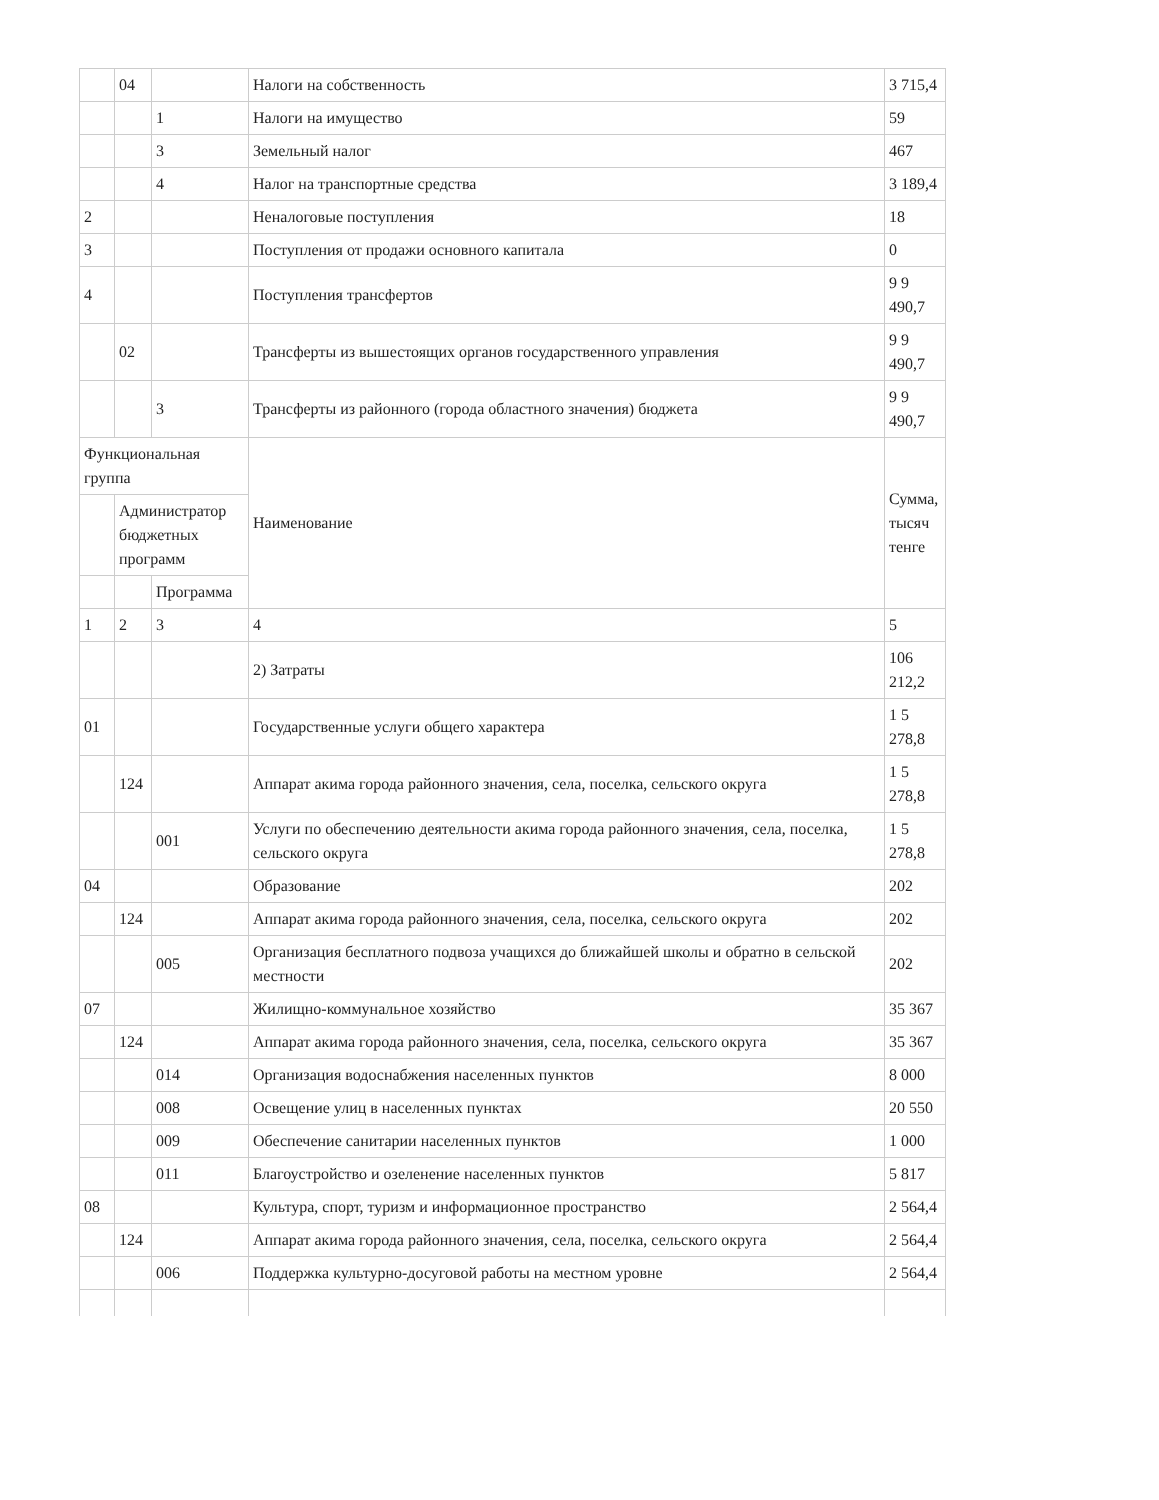| | 04 | | Налоги на собственность | 3 715,4 |
| | | 1 | Налоги на имущество | 59 |
| | | 3 | Земельный налог | 467 |
| | | 4 | Налог на транспортные средства | 3 189,4 |
| 2 | | | Неналоговые поступления | 18 |
| 3 | | | Поступления от продажи основного капитала | 0 |
| 4 | | | Поступления трансфертов | 9 9 490,7 |
| | 02 | | Трансферты из вышестоящих органов государственного управления | 9 9 490,7 |
| | | 3 | Трансферты из районного (города областного значения) бюджета | 9 9 490,7 |
| Функциональная группа | | | Наименование | Сумма, тысяч тенге |
| | Администратор бюджетных программ | | | |
| | | Программа | | |
| 1 | 2 | 3 | 4 | 5 |
| | | | 2) Затраты | 106 212,2 |
| 01 | | | Государственные услуги общего характера | 1 5 278,8 |
| | 124 | | Аппарат акима города районного значения, села, поселка, сельского округа | 1 5 278,8 |
| | | 001 | Услуги по обеспечению деятельности акима города районного значения, села, поселка, сельского округа | 1 5 278,8 |
| 04 | | | Образование | 202 |
| | 124 | | Аппарат акима города районного значения, села, поселка, сельского округа | 202 |
| | | 005 | Организация бесплатного подвоза учащихся до ближайшей школы и обратно в сельской местности | 202 |
| 07 | | | Жилищно-коммунальное хозяйство | 35 367 |
| | 124 | | Аппарат акима города районного значения, села, поселка, сельского округа | 35 367 |
| | | 014 | Организация водоснабжения населенных пунктов | 8 000 |
| | | 008 | Освещение улиц в населенных пунктах | 20 550 |
| | | 009 | Обеспечение санитарии населенных пунктов | 1 000 |
| | | 011 | Благоустройство и озеленение населенных пунктов | 5 817 |
| 08 | | | Культура, спорт, туризм и информационное пространство | 2 564,4 |
| | 124 | | Аппарат акима города районного значения, села, поселка, сельского округа | 2 564,4 |
| | | 006 | Поддержка культурно-досуговой работы на местном уровне | 2 564,4 |